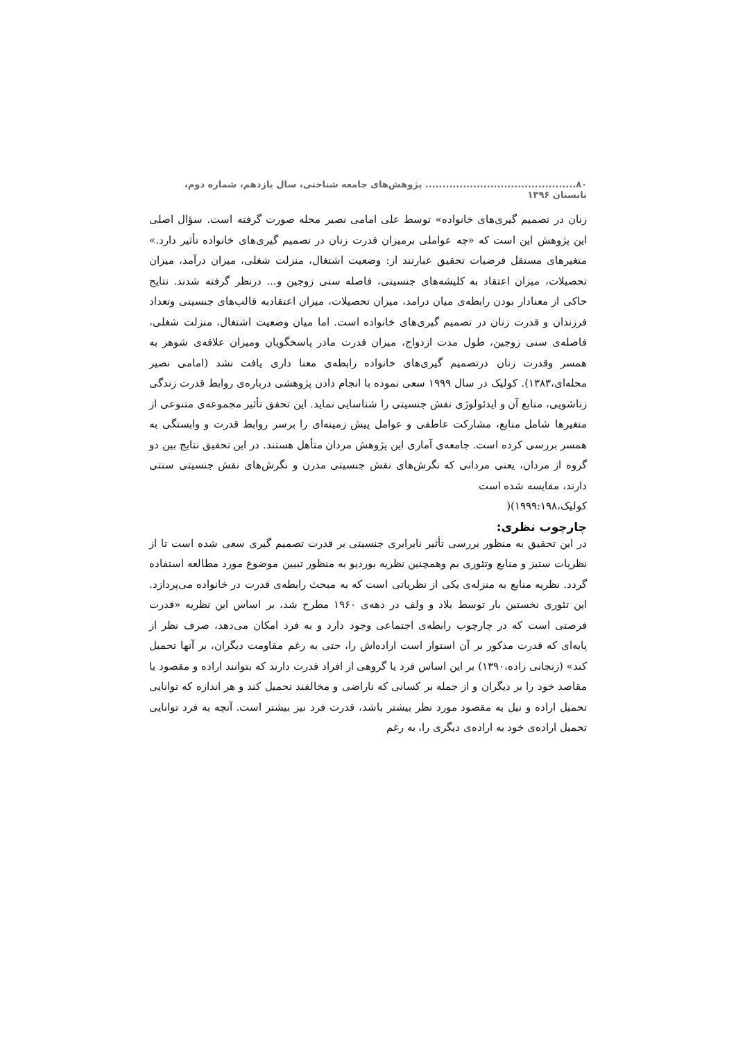۸۰............................................ پژوهش‌های جامعه شناختی، سال یازدهم، شماره دوم، تابستان ۱۳۹۶
زنان در تصمیم گیری‌های خانواده» توسط علی امامی نصیر محله صورت گرفته است. سؤال اصلی این پژوهش این است که «چه عواملی برمیزان قدرت زنان در تصمیم گیری‌های خانواده تأثیر دارد.» متغیرهای مستقل فرضیات تحقیق عبارتند از: وضعیت اشتغال، منزلت شغلی، میزان درآمد، میزان تحصیلات، میزان اعتقاد به کلیشه‌های جنسیتی، فاصله سنی زوجین و... درنظر گرفته شدند. نتایج حاکی از معنادار بودن رابطه‌ی میان درامد، میزان تحصیلات، میزان اعتقادبه قالب‌های جنسیتی وتعداد فرزندان و قدرت زنان در تصمیم گیری‌های خانواده است. اما میان وضعیت اشتغال، منزلت شغلی، فاصله‌ی سنی زوجین، طول مدت ازدواج، میزان قدرت مادر پاسخگویان ومیزان علاقه‌ی شوهر به همسر وقدرت زنان درتصمیم گیری‌های خانواده رابطه‌ی معنا داری یافت نشد (امامی نصیر محله‌ای،۱۳۸۳). کولیک در سال ۱۹۹۹ سعی نموده با انجام دادن پژوهشی درباره‌ی روابط قدرت زندگی زناشویی، منابع آن و ایدئولوژی نقش جنسیتی را شناسایی نماید. این تحقق تأثیر مجموعه‌ی متنوعی از متغیرها شامل منابع، مشارکت عاطفی و عوامل پیش زمینه‌ای را برسر روابط قدرت و وابستگی به همسر بررسی کرده است. جامعه‌ی آماری این پژوهش مردان متأهل هستند. در این تحقیق نتایج بین دو گروه از مردان، یعنی مردانی که نگرش‌های نقش جنسیتی مدرن و نگرش‌های نقش جنسیتی سنتی دارند، مقایسه شده است
کولیک،۱۹۹۹:۱۹۸)(
چارچوب نظری:
در این تحقیق به منظور بررسی تأثیر نابرابری جنسیتی بر قدرت تصمیم گیری سعی شده است تا از نظریات ستیز و منابع وتئوری بم وهمچنین نظریه بوردیو به منظور تبیین موضوع مورد مطالعه استفاده گردد. نظریه منابع به منزله‌ی یکی از نظریاتی است که به مبحث رابطه‌ی قدرت در خانواده می‌پردازد. این تئوری نخستین بار توسط بلاد و ولف در دهه‌ی ۱۹۶۰ مطرح شد، بر اساس این نظریه «قدرت فرصتی است که در چارچوب رابطه‌ی اجتماعی وجود دارد و به فرد امکان می‌دهد، صرف نظر از پایه‌ای که قدرت مذکور بر آن استوار است اراده‌اش را، حتی به رغم مقاومت دیگران، بر آنها تحمیل کند» (زنجانی زاده،۱۳۹۰) بر این اساس فرد یا گروهی از افراد قدرت دارند که بتوانند اراده و مقصود یا مقاصد خود را بر دیگران و از جمله بر کسانی که ناراضی و مخالفند تحمیل کند و هر اندازه که توانایی تحمیل اراده و نیل به مقصود مورد نظر بیشتر باشد، قدرت فرد نیز بیشتر است. آنچه به فرد توانایی تحمیل اراده‌ی خود به اراده‌ی دیگری را، به رغم